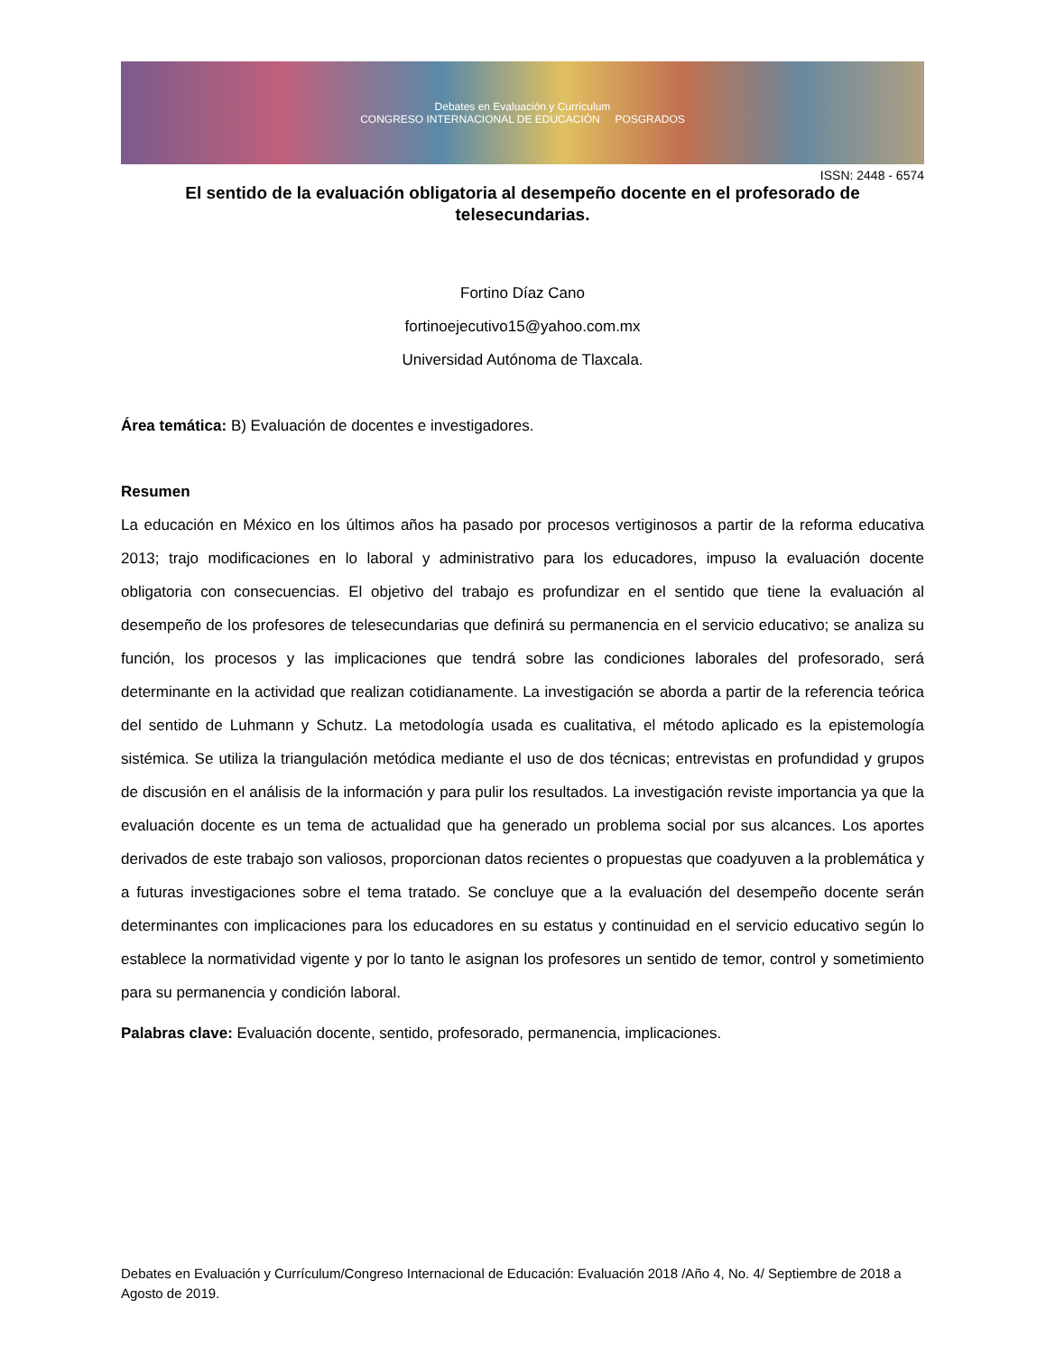Debates en Evaluación y Currículum
CONGRESO INTERNACIONAL DE EDUCACIÓN POSGRADOS
ISSN: 2448 - 6574
El sentido de la evaluación obligatoria al desempeño docente en el profesorado de telesecundarias.
Fortino Díaz Cano
fortinoejecutivo15@yahoo.com.mx
Universidad Autónoma de Tlaxcala.
Área temática: B) Evaluación de docentes e investigadores.
Resumen
La educación en México en los últimos años ha pasado por procesos vertiginosos a partir de la reforma educativa 2013; trajo modificaciones en lo laboral y administrativo para los educadores, impuso la evaluación docente obligatoria con consecuencias. El objetivo del trabajo es profundizar en el sentido que tiene la evaluación al desempeño de los profesores de telesecundarias que definirá su permanencia en el servicio educativo; se analiza su función, los procesos y las implicaciones que tendrá sobre las condiciones laborales del profesorado, será determinante en la actividad que realizan cotidianamente. La investigación se aborda a partir de la referencia teórica del sentido de Luhmann y Schutz. La metodología usada es cualitativa, el método aplicado es la epistemología sistémica. Se utiliza la triangulación metódica mediante el uso de dos técnicas; entrevistas en profundidad y grupos de discusión en el análisis de la información y para pulir los resultados. La investigación reviste importancia ya que la evaluación docente es un tema de actualidad que ha generado un problema social por sus alcances. Los aportes derivados de este trabajo son valiosos, proporcionan datos recientes o propuestas que coadyuven a la problemática y a futuras investigaciones sobre el tema tratado. Se concluye que a la evaluación del desempeño docente serán determinantes con implicaciones para los educadores en su estatus y continuidad en el servicio educativo según lo establece la normatividad vigente y por lo tanto le asignan los profesores un sentido de temor, control y sometimiento para su permanencia y condición laboral.
Palabras clave: Evaluación docente, sentido, profesorado, permanencia, implicaciones.
Debates en Evaluación y Currículum/Congreso Internacional de Educación: Evaluación 2018 /Año 4, No. 4/ Septiembre de 2018 a Agosto de 2019.